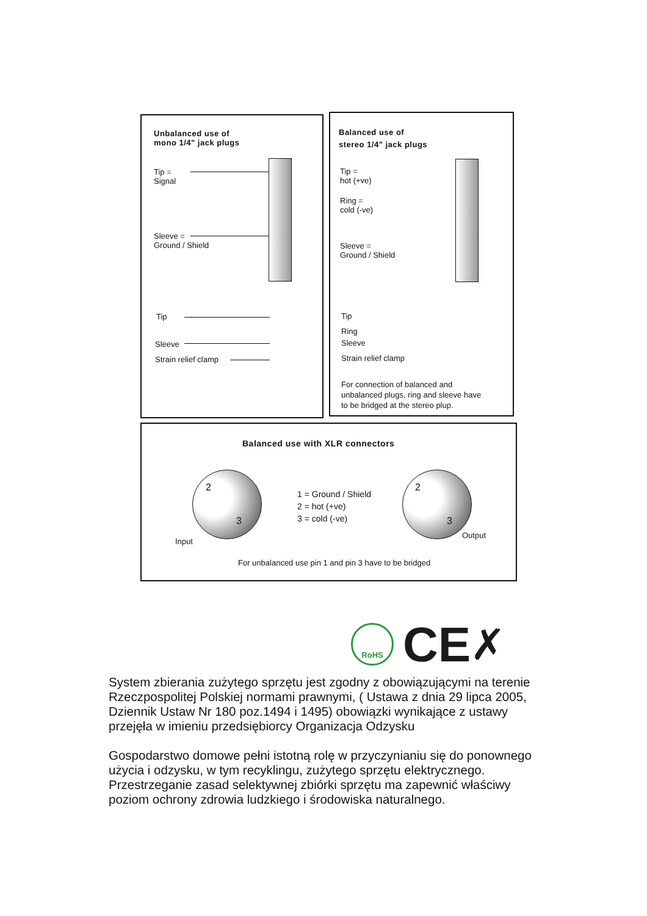Unbalanced use of
mono 1/4" jack plugs
Tip =
Signal
Sleeve =
Ground / Shield
Tip
Sleeve
Strain relief clamp
Balanced use of
stereo 1/4" jack plugs
Tip =
hot (+ve)
Ring =
cold (-ve)
Sleeve =
Ground / Shield
Tip
Ring
Sleeve
Strain relief clamp
For connection of balanced and
unbalanced plugs, ring and sleeve have
to be bridged at the stereo plup.
Balanced use with XLR connectors
2
3
Input
1 = Ground / Shield
2 = hot (+ve)
3 = cold (-ve)
2
3
Output
For unbalanced use pin 1 and pin 3 have to be bridged
RoHS CE ✗
System zbierania zużytego sprzętu jest zgodny z obowiązującymi na terenie Rzeczpospolitej Polskiej normami prawnymi, ( Ustawa z dnia 29 lipca 2005, Dziennik Ustaw Nr 180 poz.1494 i 1495) obowiązki wynikające z ustawy przejęła w imieniu przedsiębiorcy Organizacja Odzysku
Gospodarstwo domowe pełni istotną rolę w przyczynianiu się do ponownego użycia i odzysku, w tym recyklingu, zużytego sprzętu elektrycznego. Przestrzeganie zasad selektywnej zbiórki sprzętu ma zapewnić właściwy poziom ochrony zdrowia ludzkiego i środowiska naturalnego.